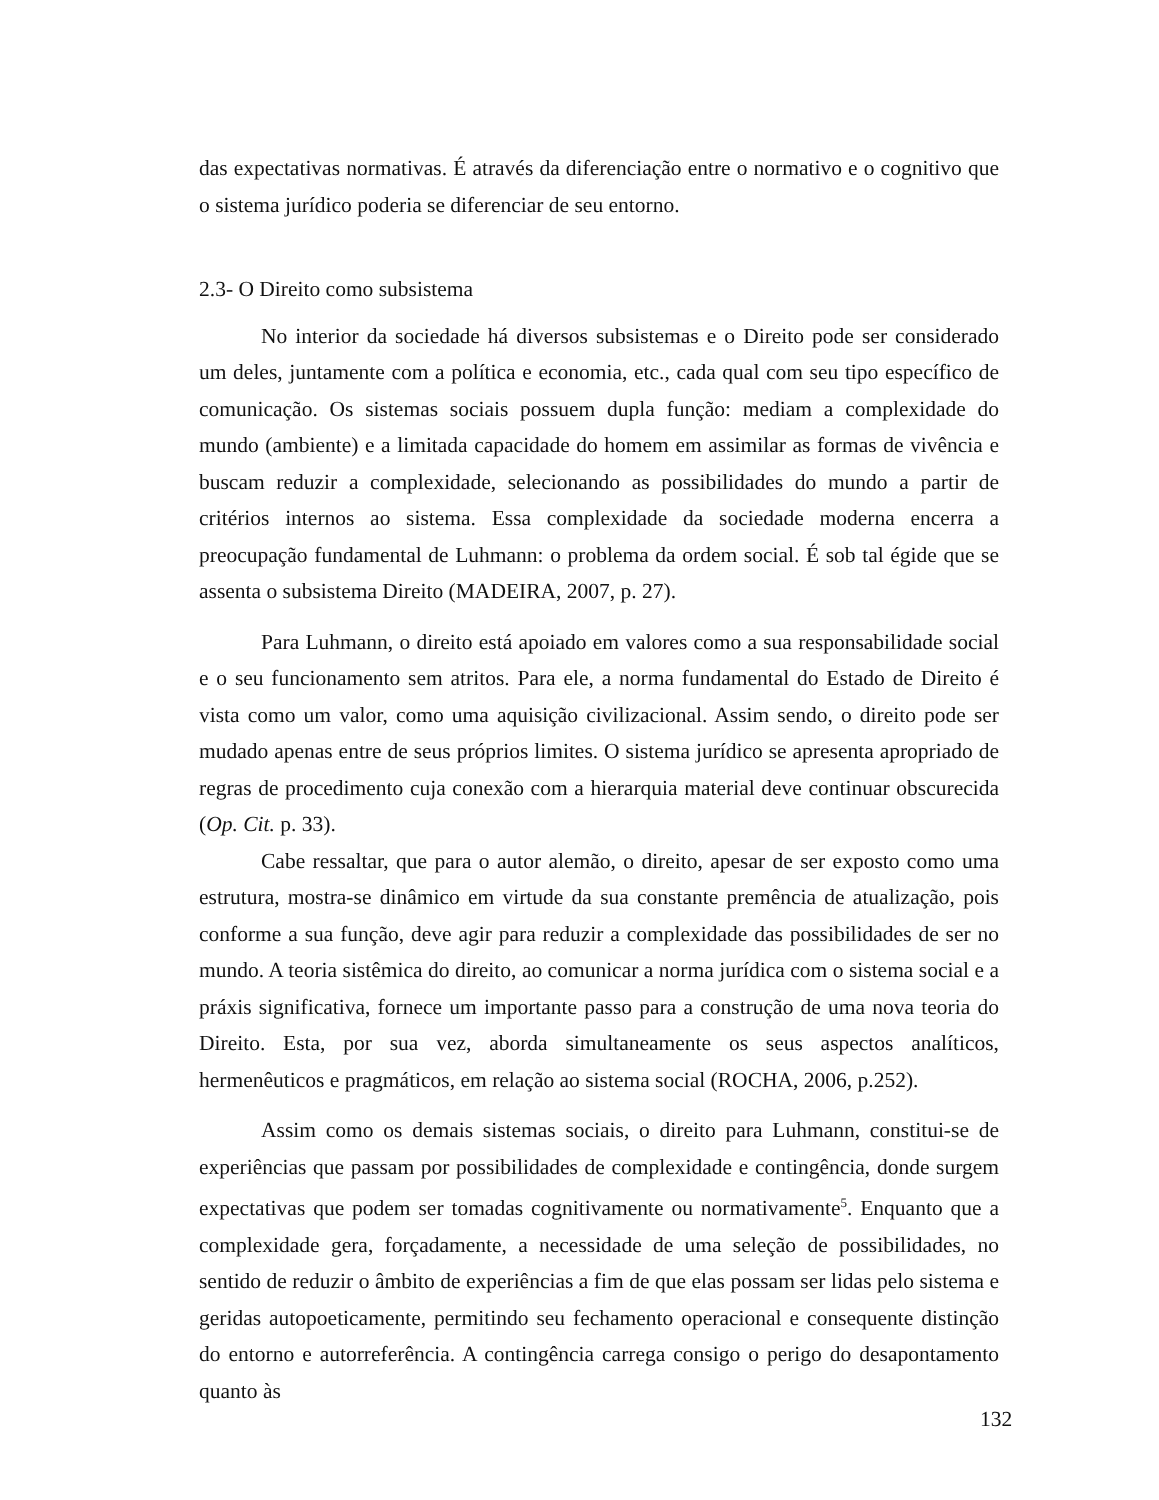das expectativas normativas. É através da diferenciação entre o normativo e o cognitivo que o sistema jurídico poderia se diferenciar de seu entorno.
2.3- O Direito como subsistema
No interior da sociedade há diversos subsistemas e o Direito pode ser considerado um deles, juntamente com a política e economia, etc., cada qual com seu tipo específico de comunicação. Os sistemas sociais possuem dupla função: mediam a complexidade do mundo (ambiente) e a limitada capacidade do homem em assimilar as formas de vivência e buscam reduzir a complexidade, selecionando as possibilidades do mundo a partir de critérios internos ao sistema. Essa complexidade da sociedade moderna encerra a preocupação fundamental de Luhmann: o problema da ordem social. É sob tal égide que se assenta o subsistema Direito (MADEIRA, 2007, p. 27).
Para Luhmann, o direito está apoiado em valores como a sua responsabilidade social e o seu funcionamento sem atritos. Para ele, a norma fundamental do Estado de Direito é vista como um valor, como uma aquisição civilizacional. Assim sendo, o direito pode ser mudado apenas entre de seus próprios limites. O sistema jurídico se apresenta apropriado de regras de procedimento cuja conexão com a hierarquia material deve continuar obscurecida (Op. Cit. p. 33).
Cabe ressaltar, que para o autor alemão, o direito, apesar de ser exposto como uma estrutura, mostra-se dinâmico em virtude da sua constante premência de atualização, pois conforme a sua função, deve agir para reduzir a complexidade das possibilidades de ser no mundo. A teoria sistêmica do direito, ao comunicar a norma jurídica com o sistema social e a práxis significativa, fornece um importante passo para a construção de uma nova teoria do Direito. Esta, por sua vez, aborda simultaneamente os seus aspectos analíticos, hermenêuticos e pragmáticos, em relação ao sistema social (ROCHA, 2006, p.252).
Assim como os demais sistemas sociais, o direito para Luhmann, constitui-se de experiências que passam por possibilidades de complexidade e contingência, donde surgem expectativas que podem ser tomadas cognitivamente ou normativamente<sup>5</sup>. Enquanto que a complexidade gera, forçadamente, a necessidade de uma seleção de possibilidades, no sentido de reduzir o âmbito de experiências a fim de que elas possam ser lidas pelo sistema e geridas autopoeticamente, permitindo seu fechamento operacional e consequente distinção do entorno e autorreferência. A contingência carrega consigo o perigo do desapontamento quanto às
132